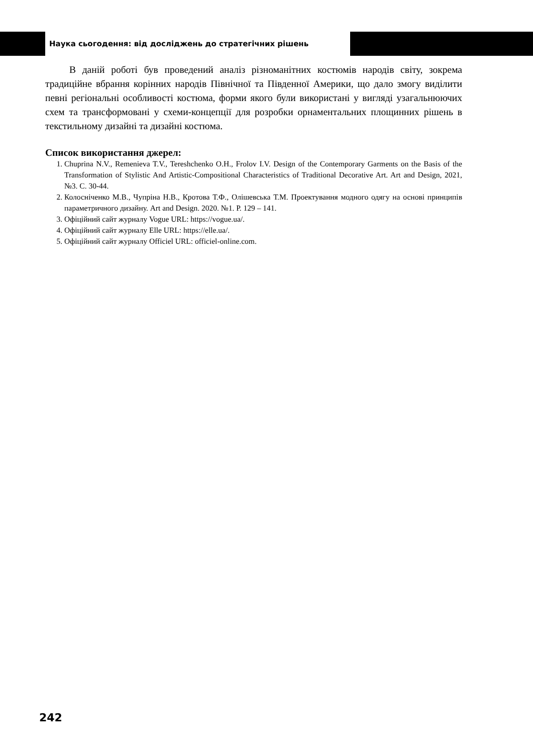Наука сьогодення: від досліджень до стратегічних рішень
В даній роботі був проведений аналіз різноманітних костюмів народів світу, зокрема традиційне вбрання корінних народів Північної та Південної Америки, що дало змогу виділити певні регіональні особливості костюма, форми якого були використані у вигляді узагальнюючих схем та трансформовані у схеми-концепції для розробки орнаментальних площинних рішень в текстильному дизайні та дизайні костюма.
Список використання джерел:
1. Chuprina N.V., Remenieva T.V., Tereshchenko O.H., Frolov I.V. Design of the Contemporary Garments on the Basis of the Transformation of Stylistic And Artistic-Compositional Characteristics of Traditional Decorative Art. Art and Design, 2021, №3. С. 30-44.
2. Колосніченко М.В., Чупріна Н.В., Кротова Т.Ф., Олішевська Т.М. Проектування модного одягу на основі принципів параметричного дизайну. Art and Design. 2020. №1. Р. 129 – 141.
3. Офіційний сайт журналу Vogue URL: https://vogue.ua/.
4. Офіційний сайт журналу Elle URL: https://elle.ua/.
5. Офіційний сайт журналу Officiel URL: officiel-online.com.
242